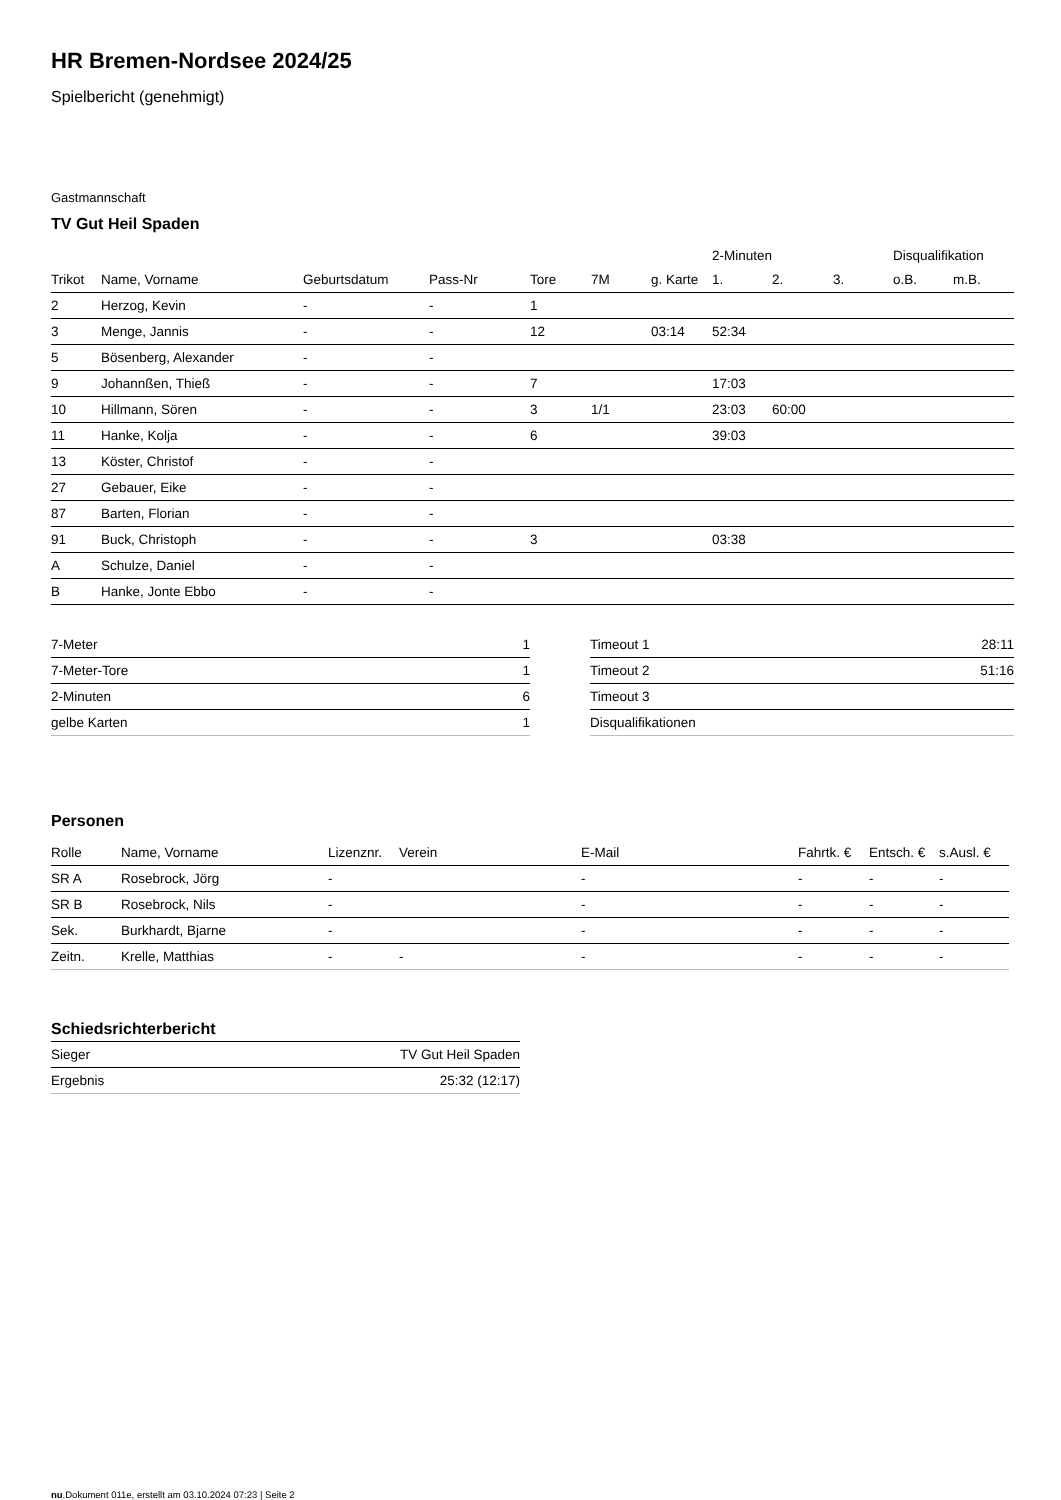HR Bremen-Nordsee 2024/25
Spielbericht (genehmigt)
Gastmannschaft
TV Gut Heil Spaden
| | | | | | | | 2-Minuten | | | Disqualifikation | |
| --- | --- | --- | --- | --- | --- | --- | --- | --- | --- | --- | --- |
| Trikot | Name, Vorname | Geburtsdatum | Pass-Nr | Tore | 7M | g. Karte | 1. | 2. | 3. | o.B. | m.B. |
| 2 | Herzog, Kevin | - | - | 1 | | | | | | | |
| 3 | Menge, Jannis | - | - | 12 | | 03:14 | 52:34 | | | | |
| 5 | Bösenberg, Alexander | - | - | | | | | | | | |
| 9 | Johannßen, Thieß | - | - | 7 | | | 17:03 | | | | |
| 10 | Hillmann, Sören | - | - | 3 | 1/1 | | 23:03 | 60:00 | | | |
| 11 | Hanke, Kolja | - | - | 6 | | | 39:03 | | | | |
| 13 | Köster, Christof | - | - | | | | | | | | |
| 27 | Gebauer, Eike | - | - | | | | | | | | |
| 87 | Barten, Florian | - | - | | | | | | | | |
| 91 | Buck, Christoph | - | - | 3 | | | 03:38 | | | | |
| A | Schulze, Daniel | - | - | | | | | | | | |
| B | Hanke, Jonte Ebbo | - | - | | | | | | | | |
| 7-Meter | 1 |
| 7-Meter-Tore | 1 |
| 2-Minuten | 6 |
| gelbe Karten | 1 |
| Timeout 1 | 28:11 |
| Timeout 2 | 51:16 |
| Timeout 3 | |
| Disqualifikationen | |
Personen
| Rolle | Name, Vorname | Lizenznr. | Verein | E-Mail | Fahrtk. € | Entsch. € | s.Ausl. € |
| --- | --- | --- | --- | --- | --- | --- | --- |
| SR A | Rosebrock, Jörg | - | | - | - | - | - |
| SR B | Rosebrock, Nils | - | | - | - | - | - |
| Sek. | Burkhardt, Bjarne | - | | - | - | - | - |
| Zeitn. | Krelle, Matthias | - | - | - | - | - | - |
Schiedsrichterbericht
| Sieger | TV Gut Heil Spaden |
| Ergebnis | 25:32 (12:17) |
nu.Dokument 011e, erstellt am 03.10.2024 07:23 | Seite 2